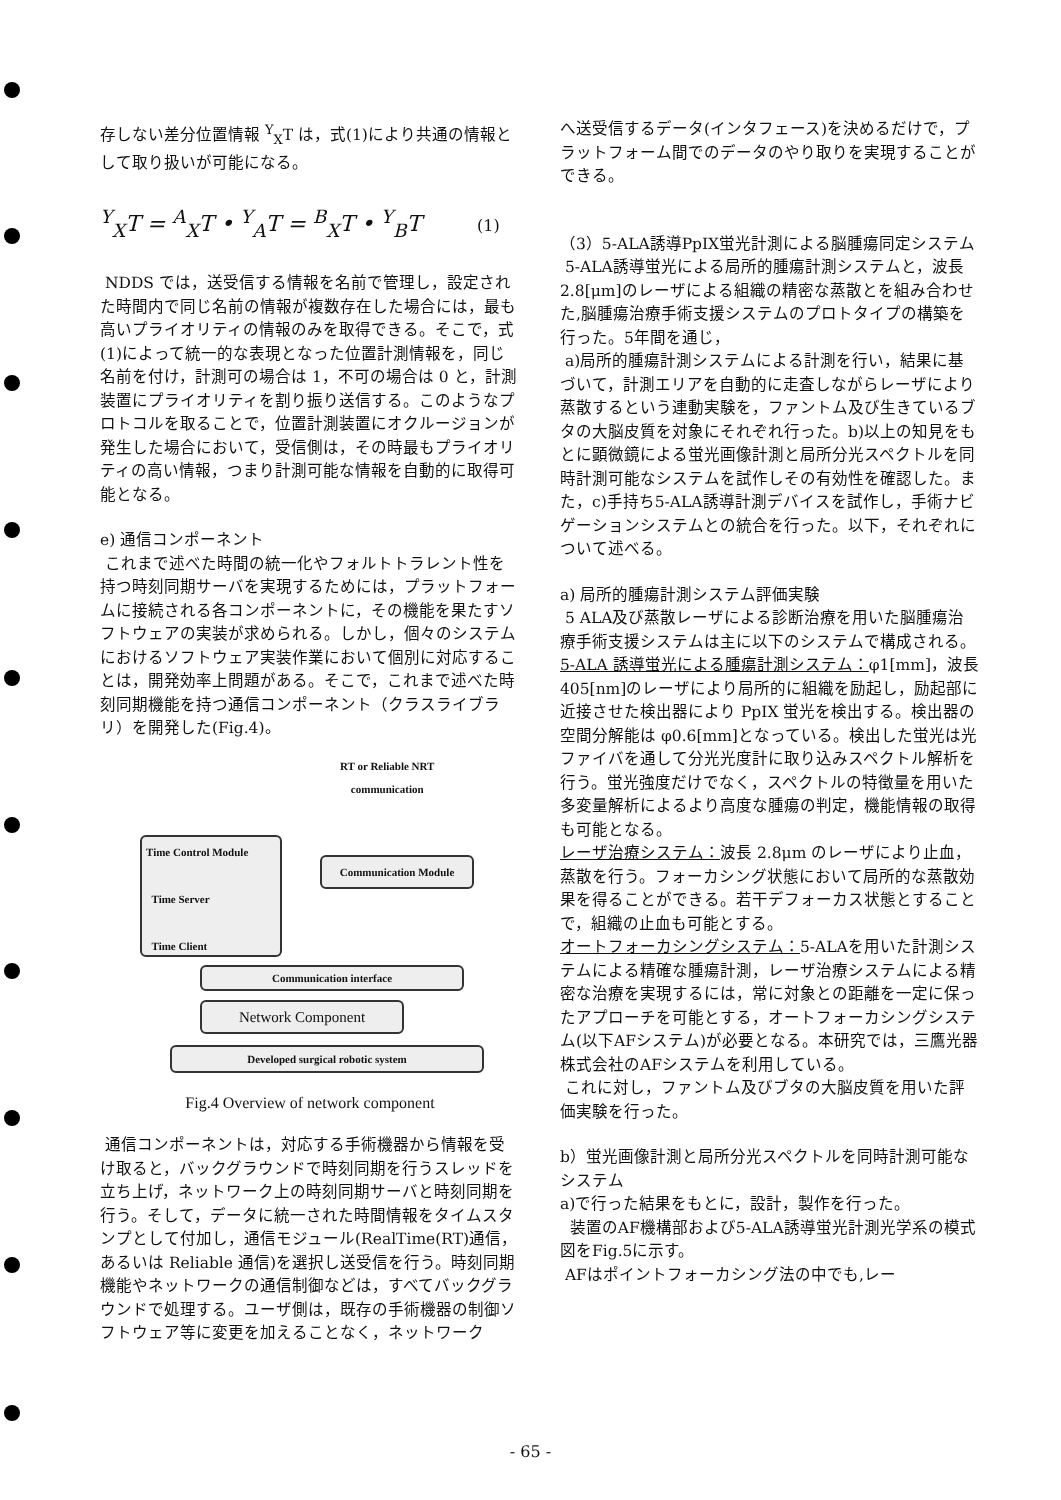存しない差分位置情報 <sup>Y</sup><sub>X</sub>T は，式(1)により共通の情報として取り扱いが可能になる。
<sup>Y</sup><sub>X</sub>T = <sup>A</sup><sub>X</sub>T • <sup>Y</sup><sub>A</sub>T = <sup>B</sup><sub>X</sub>T • <sup>Y</sup><sub>B</sub>T (1)
NDDS では，送受信する情報を名前で管理し，設定された時間内で同じ名前の情報が複数存在した場合には，最も高いプライオリティの情報のみを取得できる。そこで，式(1)によって統一的な表現となった位置計測情報を，同じ名前を付け，計測可の場合は 1，不可の場合は 0 と，計測装置にプライオリティを割り振り送信する。このようなプロトコルを取ることで，位置計測装置にオクルージョンが発生した場合において，受信側は，その時最もプライオリティの高い情報，つまり計測可能な情報を自動的に取得可能となる。
e) 通信コンポーネント
これまで述べた時間の統一化やフォルトトラレント性を持つ時刻同期サーバを実現するためには，プラットフォームに接続される各コンポーネントに，その機能を果たすソフトウェアの実装が求められる。しかし，個々のシステムにおけるソフトウェア実装作業において個別に対応することは，開発効率上問題がある。そこで，これまで述べた時刻同期機能を持つ通信コンポーネント（クラスライブラリ）を開発した(Fig.4)。
RT or Reliable NRT
communication
Time Control Module
Time Server
Time Client
Communication Module
Communication interface
Network Component
Developed surgical robotic system
Fig.4 Overview of network component
通信コンポーネントは，対応する手術機器から情報を受け取ると，バックグラウンドで時刻同期を行うスレッドを立ち上げ，ネットワーク上の時刻同期サーバと時刻同期を行う。そして，データに統一された時間情報をタイムスタンプとして付加し，通信モジュール(RealTime(RT)通信，あるいは Reliable 通信)を選択し送受信を行う。時刻同期機能やネットワークの通信制御などは，すべてバックグラウンドで処理する。ユーザ側は，既存の手術機器の制御ソフトウェア等に変更を加えることなく，ネットワーク
へ送受信するデータ(インタフェース)を決めるだけで，プラットフォーム間でのデータのやり取りを実現することができる。
（3）5-ALA誘導PpIX蛍光計測による脳腫瘍同定システム
5-ALA誘導蛍光による局所的腫瘍計測システムと，波長2.8[μm]のレーザによる組織の精密な蒸散とを組み合わせた,脳腫瘍治療手術支援システムのプロトタイプの構築を行った。5年間を通じ，
a)局所的腫瘍計測システムによる計測を行い，結果に基づいて，計測エリアを自動的に走査しながらレーザにより蒸散するという連動実験を，ファントム及び生きているブタの大脳皮質を対象にそれぞれ行った。b)以上の知見をもとに顕微鏡による蛍光画像計測と局所分光スペクトルを同時計測可能なシステムを試作しその有効性を確認した。また，c)手持ち5-ALA誘導計測デバイスを試作し，手術ナビゲーションシステムとの統合を行った。以下，それぞれについて述べる。
a) 局所的腫瘍計測システム評価実験
5 ALA及び蒸散レーザによる診断治療を用いた脳腫瘍治療手術支援システムは主に以下のシステムで構成される。
5-ALA 誘導蛍光による腫瘍計測システム：φ1[mm]，波長 405[nm]のレーザにより局所的に組織を励起し，励起部に近接させた検出器により PpIX 蛍光を検出する。検出器の空間分解能は φ0.6[mm]となっている。検出した蛍光は光ファイバを通して分光光度計に取り込みスペクトル解析を行う。蛍光強度だけでなく，スペクトルの特徴量を用いた多変量解析によるより高度な腫瘍の判定，機能情報の取得も可能となる。
レーザ治療システム：波長 2.8μm のレーザにより止血，蒸散を行う。フォーカシング状態において局所的な蒸散効果を得ることができる。若干デフォーカス状態とすることで，組織の止血も可能とする。
オートフォーカシングシステム：5-ALAを用いた計測システムによる精確な腫瘍計測，レーザ治療システムによる精密な治療を実現するには，常に対象との距離を一定に保ったアプローチを可能とする，オートフォーカシングシステム(以下AFシステム)が必要となる。本研究では，三鷹光器株式会社のAFシステムを利用している。
これに対し，ファントム及びブタの大脳皮質を用いた評価実験を行った。
b）蛍光画像計測と局所分光スペクトルを同時計測可能なシステム
a)で行った結果をもとに，設計，製作を行った。
装置のAF機構部および5-ALA誘導蛍光計測光学系の模式図をFig.5に示す。
AFはポイントフォーカシング法の中でも,レー
- 65 -